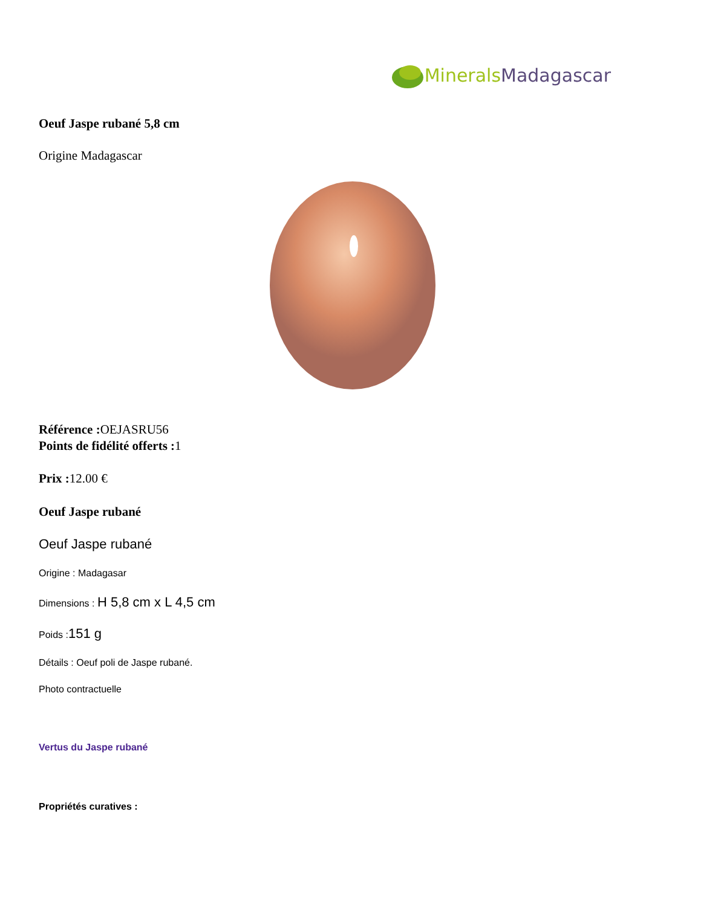Minerals Madagascar
Oeuf Jaspe rubané 5,8 cm
Origine Madagascar
Référence : OEJASRU56
Points de fidélité offerts : 1
Prix : 12.00 €
Oeuf Jaspe rubané
Oeuf Jaspe rubané
Origine : Madagasar
Dimensions : H 5,8 cm x L 4,5 cm
Poids :151 g
Détails : Oeuf poli de Jaspe rubané.
Photo contractuelle
Vertus du Jaspe rubané
Propriétés curatives :